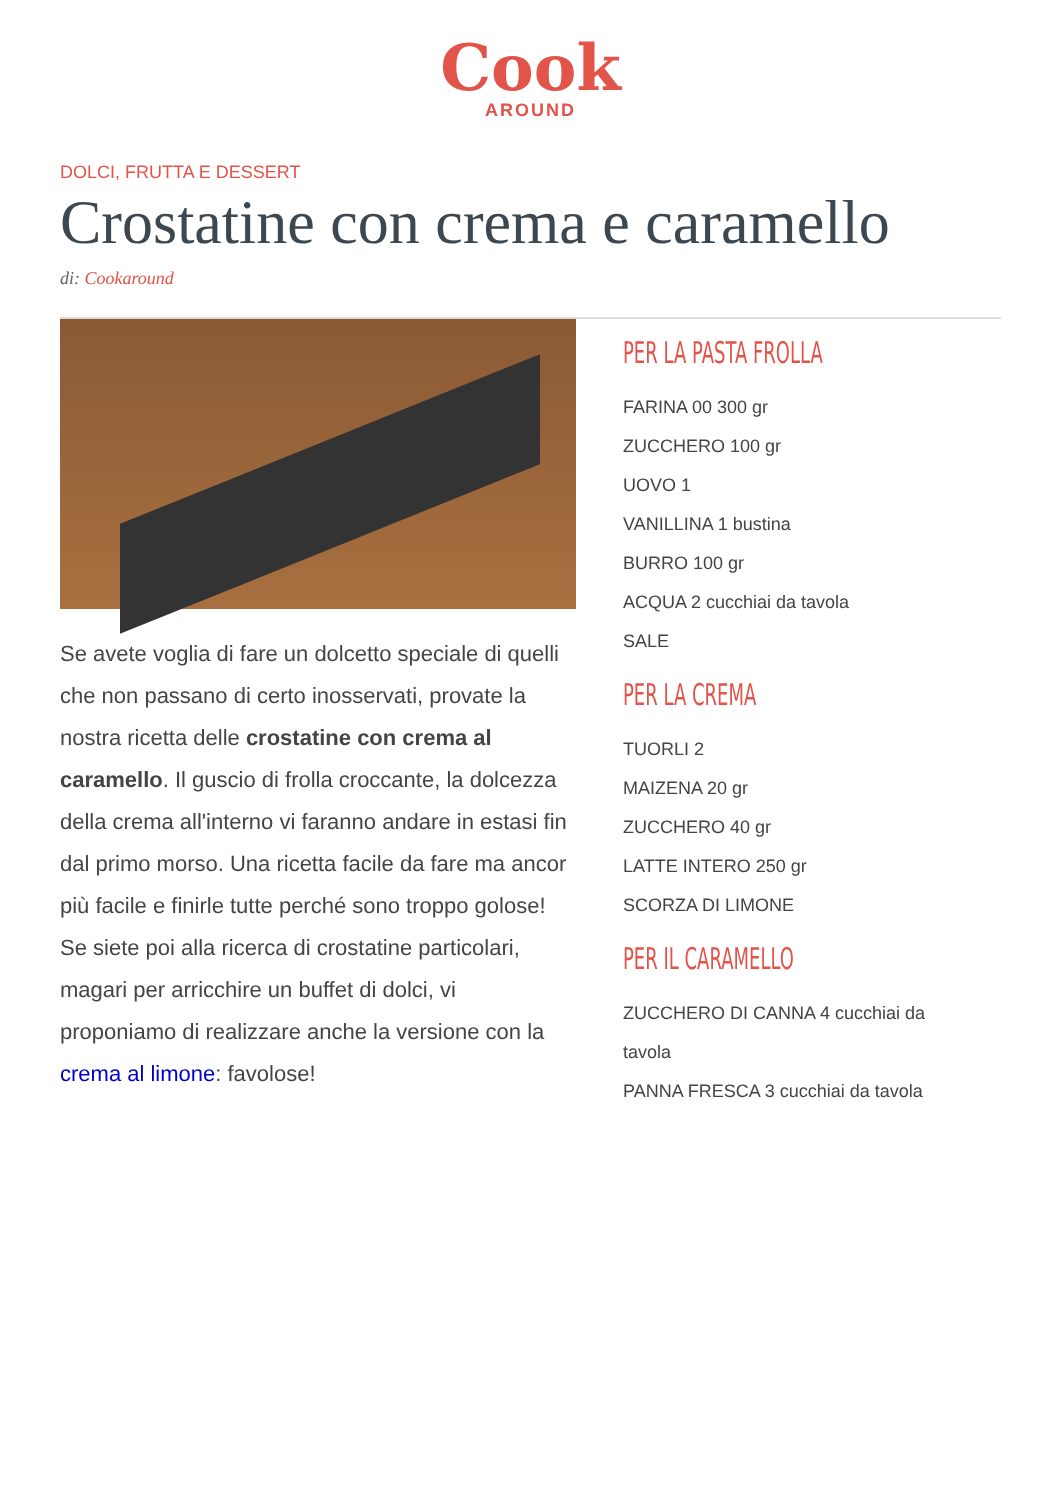Cook
AROUND
DOLCI, FRUTTA E DESSERT
Crostatine con crema e caramello
di: Cookaround
Se avete voglia di fare un dolcetto speciale di quelli che non passano di certo inosservati, provate la nostra ricetta delle crostatine con crema al caramello. Il guscio di frolla croccante, la dolcezza della crema all'interno vi faranno andare in estasi fin dal primo morso. Una ricetta facile da fare ma ancor più facile e finirle tutte perché sono troppo golose! Se siete poi alla ricerca di crostatine particolari, magari per arricchire un buffet di dolci, vi proponiamo di realizzare anche la versione con la crema al limone: favolose!
PER LA PASTA FROLLA
FARINA 00 300 gr
ZUCCHERO 100 gr
UOVO 1
VANILLINA 1 bustina
BURRO 100 gr
ACQUA 2 cucchiai da tavola
SALE
PER LA CREMA
TUORLI 2
MAIZENA 20 gr
ZUCCHERO 40 gr
LATTE INTERO 250 gr
SCORZA DI LIMONE
PER IL CARAMELLO
ZUCCHERO DI CANNA 4 cucchiai da
tavola
PANNA FRESCA 3 cucchiai da tavola